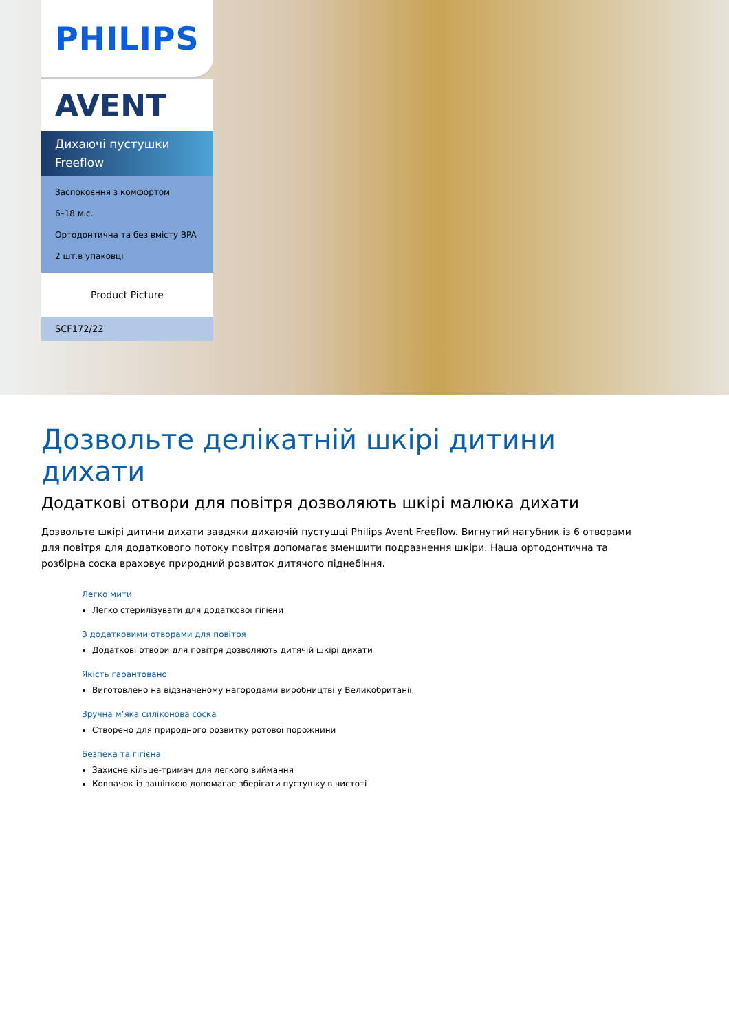PHILIPS
AVENT
Дихаючі пустушки
Freeflow
Заспокоєння з комфортом
6–18 міс.
Ортодонтична та без вмісту BPA
2 шт.в упаковці
Product Picture
SCF172/22
Дозвольте делікатній шкірі дитини дихати
Додаткові отвори для повітря дозволяють шкірі малюка дихати
Дозвольте шкірі дитини дихати завдяки дихаючій пустушці Philips Avent Freeflow. Вигнутий нагубник із 6 отворами для повітря для додаткового потоку повітря допомагає зменшити подразнення шкіри. Наша ортодонтична та розбірна соска враховує природний розвиток дитячого піднебіння.
Легко мити
Легко стерилізувати для додаткової гігієни
З додатковими отворами для повітря
Додаткові отвори для повітря дозволяють дитячій шкірі дихати
Якість гарантовано
Виготовлено на відзначеному нагородами виробництві у Великобританії
Зручна м’яка силіконова соска
Створено для природного розвитку ротової порожнини
Безпека та гігієна
Захисне кільце-тримач для легкого виймання
Ковпачок із защіпкою допомагає зберігати пустушку в чистоті